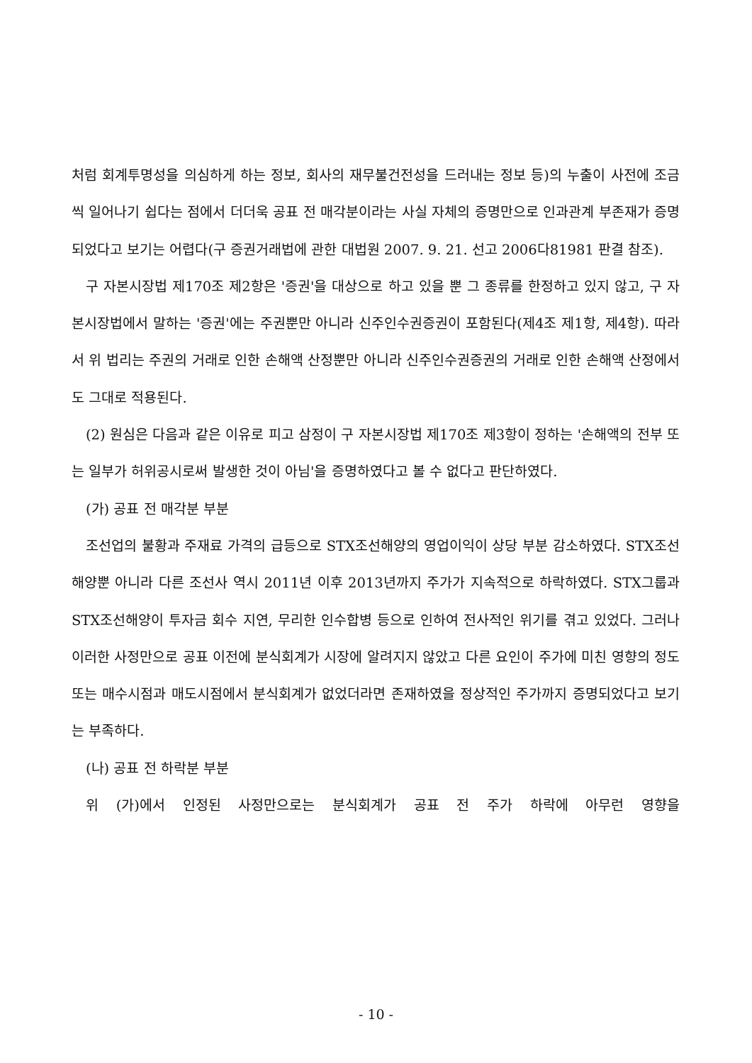처럼 회계투명성을 의심하게 하는 정보, 회사의 재무불건전성을 드러내는 정보 등)의 누출이 사전에 조금씩 일어나기 쉽다는 점에서 더더욱 공표 전 매각분이라는 사실 자체의 증명만으로 인과관계 부존재가 증명되었다고 보기는 어렵다(구 증권거래법에 관한 대법원 2007. 9. 21. 선고 2006다81981 판결 참조).
구 자본시장법 제170조 제2항은 '증권'을 대상으로 하고 있을 뿐 그 종류를 한정하고 있지 않고, 구 자본시장법에서 말하는 '증권'에는 주권뿐만 아니라 신주인수권증권이 포함된다(제4조 제1항, 제4항). 따라서 위 법리는 주권의 거래로 인한 손해액 산정뿐만 아니라 신주인수권증권의 거래로 인한 손해액 산정에서도 그대로 적용된다.
(2) 원심은 다음과 같은 이유로 피고 삼정이 구 자본시장법 제170조 제3항이 정하는 '손해액의 전부 또는 일부가 허위공시로써 발생한 것이 아님'을 증명하였다고 볼 수 없다고 판단하였다.
(가) 공표 전 매각분 부분
조선업의 불황과 주재료 가격의 급등으로 STX조선해양의 영업이익이 상당 부분 감소하였다. STX조선해양뿐 아니라 다른 조선사 역시 2011년 이후 2013년까지 주가가 지속적으로 하락하였다. STX그룹과 STX조선해양이 투자금 회수 지연, 무리한 인수합병 등으로 인하여 전사적인 위기를 겪고 있었다. 그러나 이러한 사정만으로 공표 이전에 분식회계가 시장에 알려지지 않았고 다른 요인이 주가에 미친 영향의 정도 또는 매수시점과 매도시점에서 분식회계가 없었더라면 존재하였을 정상적인 주가까지 증명되었다고 보기는 부족하다.
(나) 공표 전 하락분 부분
위 (가)에서 인정된 사정만으로는 분식회계가 공표 전 주가 하락에 아무런 영향을
- 10 -